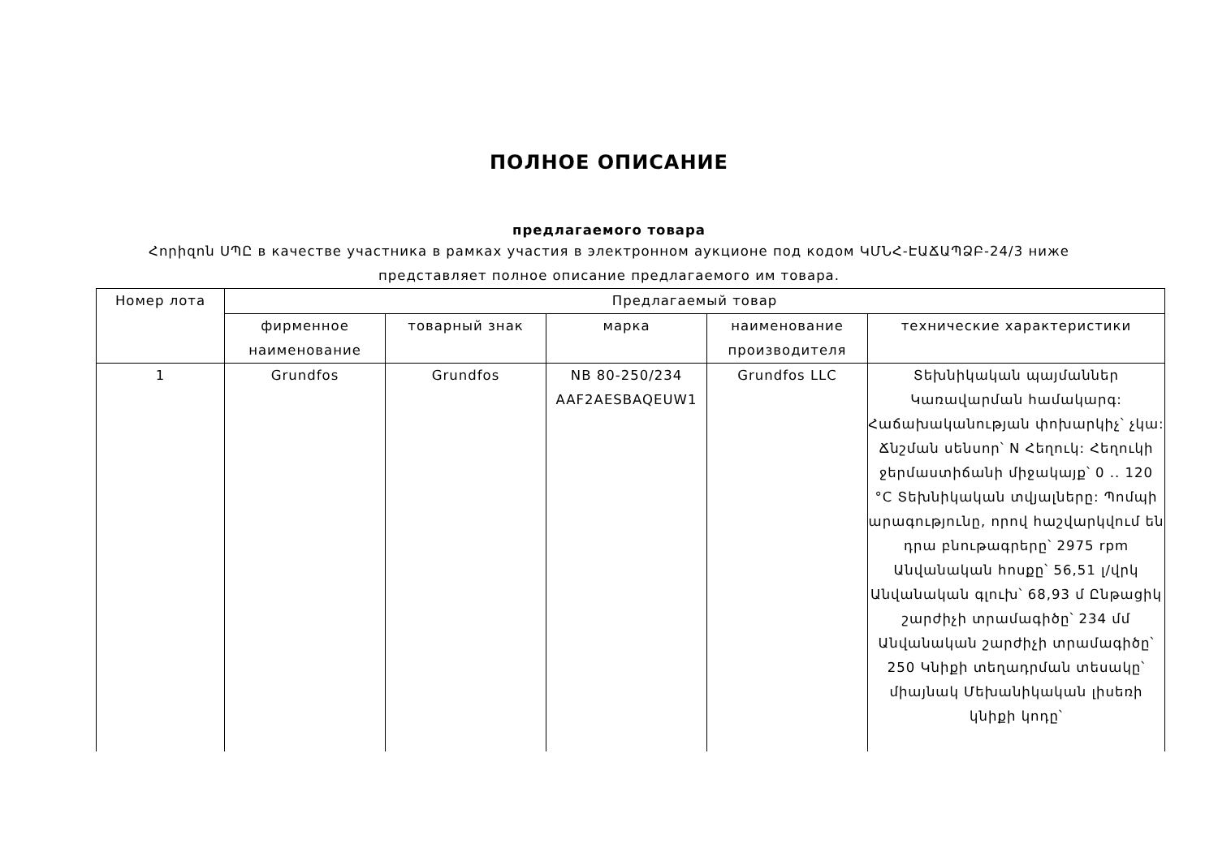ПОЛНОЕ ОПИСАНИЕ
предлагаемого товара
Հորիզոն ՍՊԸ в качестве участника в рамках участия в электронном аукционе под кодом ԿՄՆՀ-ԷԱՃԱՊՁԲ-24/3 ниже представляет полное описание предлагаемого им товара.
| Номер лота | Предлагаемый товар | | | | |
| --- | --- | --- | --- | --- | --- |
| | фирменное наименование | товарный знак | марка | наименование производителя | технические характеристики |
| 1 | Grundfos | Grundfos | NB 80-250/234 AAF2AESBAQEUW1 | Grundfos LLC | Տեխնիկական պայմաններ Կառավարման համակարգ: Հաճախականության փոխարկիչ՝ չկա: Ճնշման սենսոր՝ N Հեղուկ: Հեղուկի ջերմաստիճանի միջակայք՝ 0 .. 120 °C Տեխնիկական տվյալները: Պոմպի արագությունը, որով հաշվարկվում են դրա բնութագրերը՝ 2975 rpm Անվանական հոսքը՝ 56,51 լ/վրկ Անվանական գլուխ՝ 68,93 մ Ընթացիկ շարժիչի տրամագիծը՝ 234 մմ Անվանական շարժիչի տրամագիծը՝ 250 Կնիքի տեղադրման տեսակը՝ միայնակ Մեխանիկական լիսեռի կնիքի կոդը՝ |